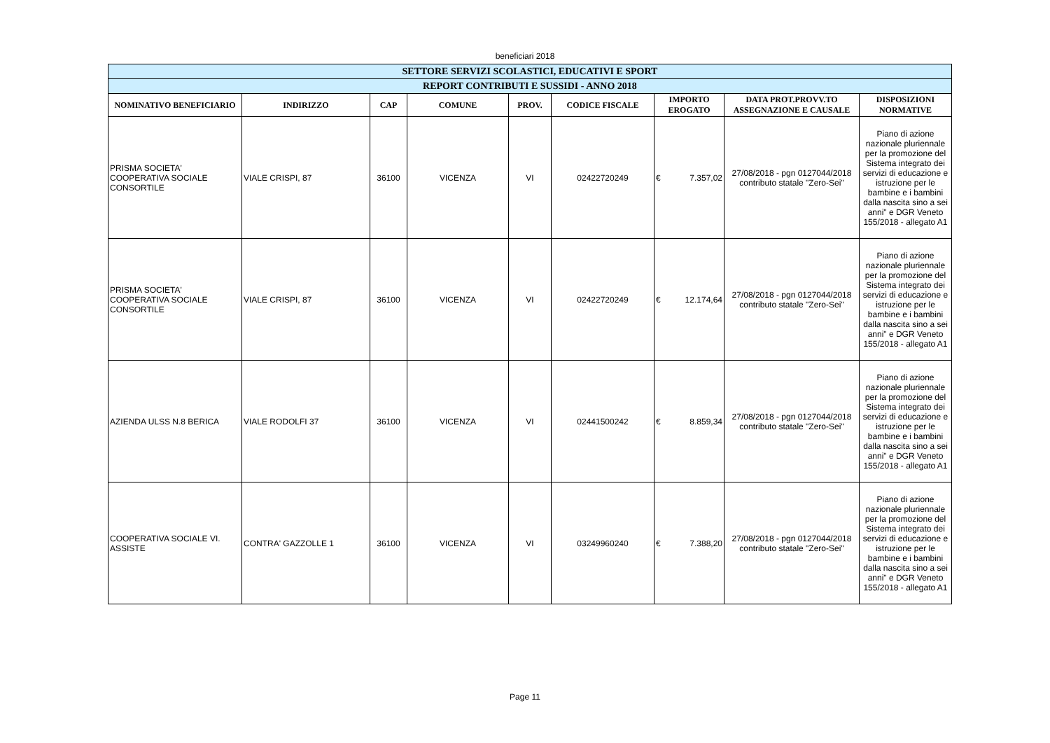beneficiari 2018
| SETTORE SERVIZI SCOLASTICI, EDUCATIVI E SPORT | | | | | | | | |
| --- | --- | --- | --- | --- | --- | --- | --- | --- |
| REPORT CONTRIBUTI E SUSSIDI - ANNO 2018 | | | | | | | | |
| NOMINATIVO BENEFICIARIO | INDIRIZZO | CAP | COMUNE | PROV. | CODICE FISCALE | IMPORTO EROGATO | DATA PROT.PROVV.TO ASSEGNAZIONE E CAUSALE | DISPOSIZIONI NORMATIVE |
| PRISMA SOCIETA' COOPERATIVA SOCIALE CONSORTILE | VIALE CRISPI, 87 | 36100 | VICENZA | VI | 02422720249 | € 7.357,02 | 27/08/2018 - pgn 0127044/2018 contributo statale "Zero-Sei" | Piano di azione nazionale pluriennale per la promozione del Sistema integrato dei servizi di educazione e istruzione per le bambine e i bambini dalla nascita sino a sei anni" e DGR Veneto 155/2018 - allegato A1 |
| PRISMA SOCIETA' COOPERATIVA SOCIALE CONSORTILE | VIALE CRISPI, 87 | 36100 | VICENZA | VI | 02422720249 | € 12.174,64 | 27/08/2018 - pgn 0127044/2018 contributo statale "Zero-Sei" | Piano di azione nazionale pluriennale per la promozione del Sistema integrato dei servizi di educazione e istruzione per le bambine e i bambini dalla nascita sino a sei anni" e DGR Veneto 155/2018 - allegato A1 |
| AZIENDA ULSS N.8 BERICA | VIALE RODOLFI 37 | 36100 | VICENZA | VI | 02441500242 | € 8.859,34 | 27/08/2018 - pgn 0127044/2018 contributo statale "Zero-Sei" | Piano di azione nazionale pluriennale per la promozione del Sistema integrato dei servizi di educazione e istruzione per le bambine e i bambini dalla nascita sino a sei anni" e DGR Veneto 155/2018 - allegato A1 |
| COOPERATIVA SOCIALE VI. ASSISTE | CONTRA' GAZZOLLE 1 | 36100 | VICENZA | VI | 03249960240 | € 7.388,20 | 27/08/2018 - pgn 0127044/2018 contributo statale "Zero-Sei" | Piano di azione nazionale pluriennale per la promozione del Sistema integrato dei servizi di educazione e istruzione per le bambine e i bambini dalla nascita sino a sei anni" e DGR Veneto 155/2018 - allegato A1 |
Page 11